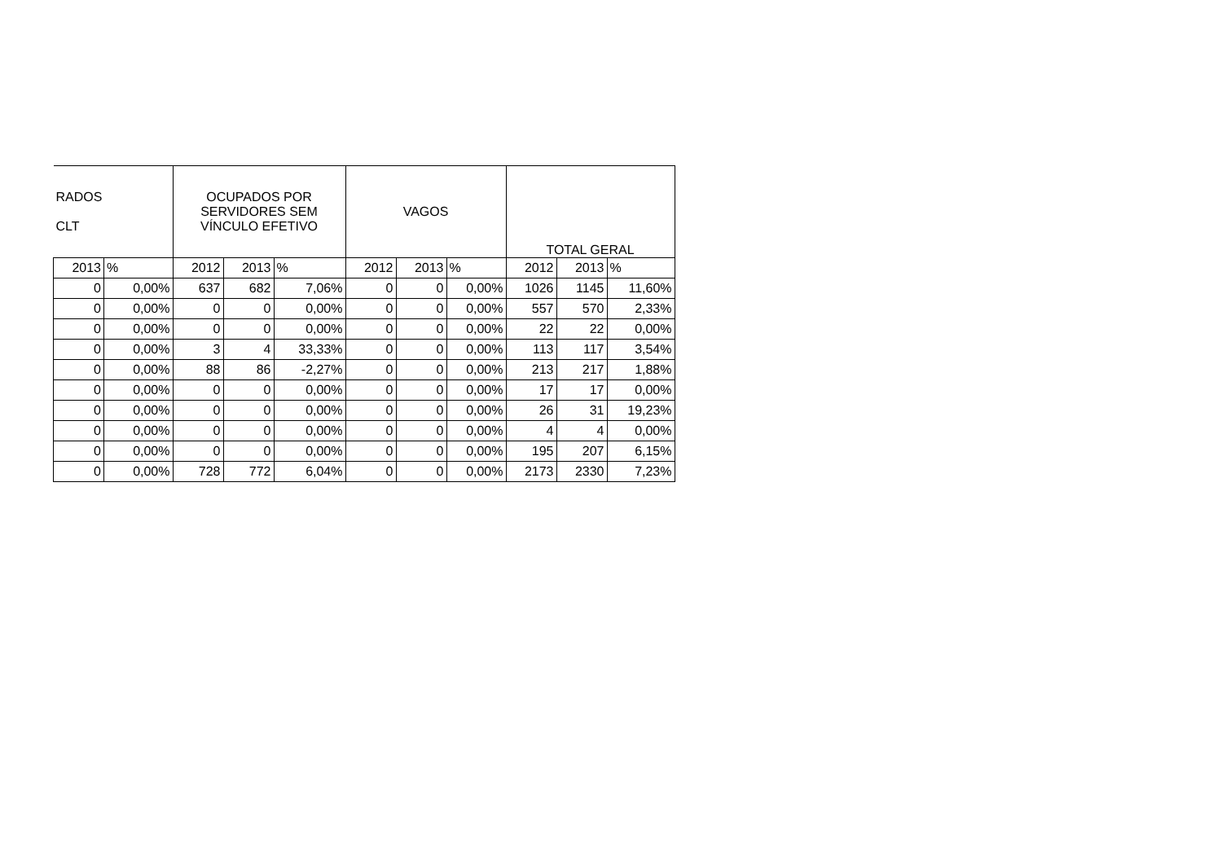| RADOS CLT | | OCUPADOS POR SERVIDORES SEM VÍNCULO EFETIVO | | | VAGOS | | | TOTAL GERAL | | |
| --- | --- | --- | --- | --- | --- | --- | --- | --- | --- | --- |
| 2013 | % | 2012 | 2013 | % | 2012 | 2013 | % | 2012 | 2013 | % |
| 0 | 0,00% | 637 | 682 | 7,06% | 0 | 0 | 0,00% | 1026 | 1145 | 11,60% |
| 0 | 0,00% | 0 | 0 | 0,00% | 0 | 0 | 0,00% | 557 | 570 | 2,33% |
| 0 | 0,00% | 0 | 0 | 0,00% | 0 | 0 | 0,00% | 22 | 22 | 0,00% |
| 0 | 0,00% | 3 | 4 | 33,33% | 0 | 0 | 0,00% | 113 | 117 | 3,54% |
| 0 | 0,00% | 88 | 86 | -2,27% | 0 | 0 | 0,00% | 213 | 217 | 1,88% |
| 0 | 0,00% | 0 | 0 | 0,00% | 0 | 0 | 0,00% | 17 | 17 | 0,00% |
| 0 | 0,00% | 0 | 0 | 0,00% | 0 | 0 | 0,00% | 26 | 31 | 19,23% |
| 0 | 0,00% | 0 | 0 | 0,00% | 0 | 0 | 0,00% | 4 | 4 | 0,00% |
| 0 | 0,00% | 0 | 0 | 0,00% | 0 | 0 | 0,00% | 195 | 207 | 6,15% |
| 0 | 0,00% | 728 | 772 | 6,04% | 0 | 0 | 0,00% | 2173 | 2330 | 7,23% |